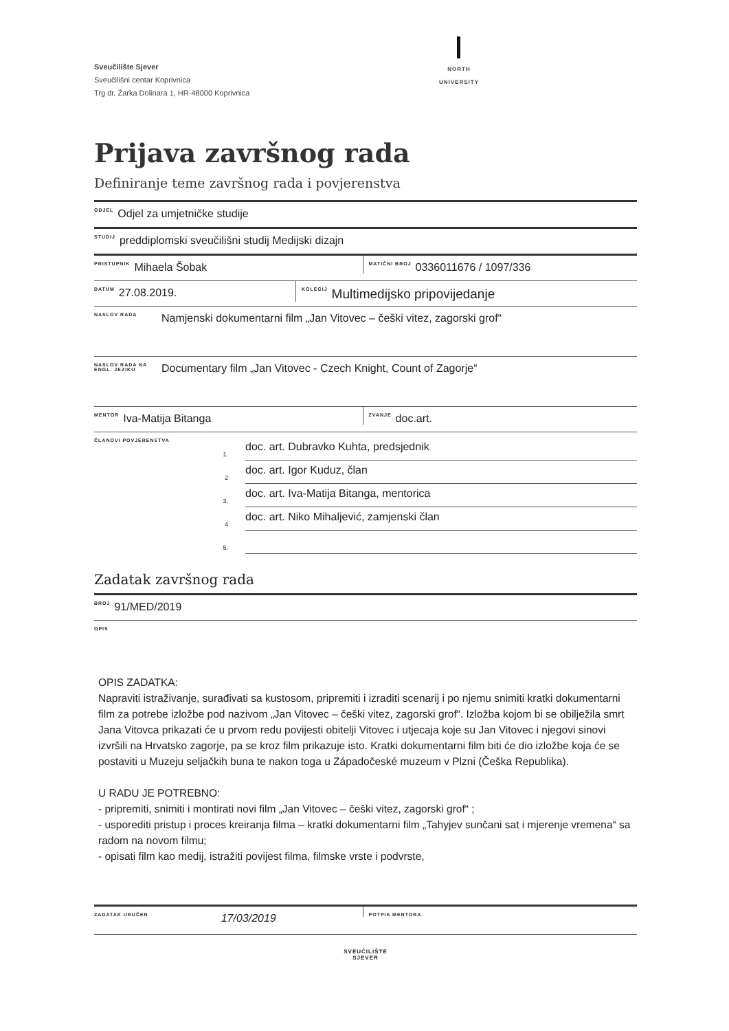Sveučilište Sjever
Sveučilišni centar Koprivnica
Trg dr. Žarka Dolinara 1, HR-48000 Koprivnica
NORTH
UNIVERSITY
Prijava završnog rada
Definiranje teme završnog rada i povjerenstva
ODJEL Odjel za umjetničke studije
STUDIJ preddiplomski sveučilišni studij Medijski dizajn
PRISTUPNIK Mihaela Šobak
MATIČNI BROJ 0336011676 / 1097/336
DATUM 27.08.2019.
KOLEGIJ Multimedijsko pripovijedanje
NASLOV RADA Namjenski dokumentarni film „Jan Vitovec – češki vitez, zagorski grof“
NASLOV RADA NA
ENGL. JEZIKU Documentary film „Jan Vitovec - Czech Knight, Count of Zagorje“
MENTOR Iva-Matija Bitanga
ZVANJE doc.art.
ČLANOVI POVJERENSTVA
1. doc. art. Dubravko Kuhta, predsjednik
2 doc. art. Igor Kuduz, član
3. doc. art. Iva-Matija Bitanga, mentorica
4 doc. art. Niko Mihaljević, zamjenski član
5.
Zadatak završnog rada
BROJ 91/MED/2019
OPIS
OPIS ZADATKA:
Napraviti istraživanje, surađivati sa kustosom, pripremiti i izraditi scenarij i po njemu snimiti kratki dokumentarni film za potrebe izložbe pod nazivom „Jan Vitovec – češki vitez, zagorski grof“. Izložba kojom bi se obilježila smrt Jana Vitovca prikazati će u prvom redu povijesti obitelji Vitovec i utjecaja koje su Jan Vitovec i njegovi sinovi izvršili na Hrvatsko zagorje, pa se kroz film prikazuje isto. Kratki dokumentarni film biti će dio izložbe koja će se postaviti u Muzeju seljačkih buna te nakon toga u Západočeské muzeum v Plzni (Češka Republika).
U RADU JE POTREBNO:
- pripremiti, snimiti i montirati novi film „Jan Vitovec – češki vitez, zagorski grof“ ;
- usporediti pristup i proces kreiranja filma – kratki dokumentarni film „Tahyjev sunčani sat i mjerenje vremena“ sa radom na novom filmu;
- opisati film kao medij, istražiti povijest filma, filmske vrste i podvrste,
ZADATAK URUČEN 17/03/2019
POTPIS MENTORA
SVEUČILIŠTE
SJEVER